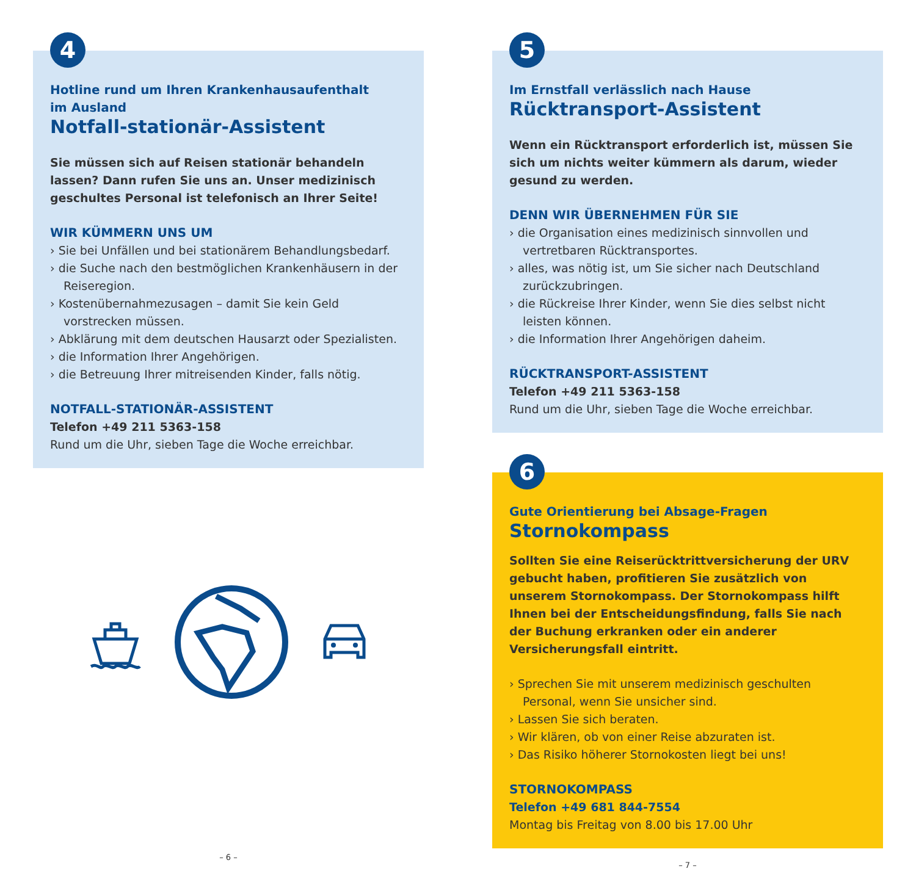4
Hotline rund um Ihren Krankenhausaufenthalt
im Ausland
Notfall-stationär-Assistent
Sie müssen sich auf Reisen stationär behandeln lassen? Dann rufen Sie uns an. Unser medizinisch geschultes Personal ist telefonisch an Ihrer Seite!
WIR KÜMMERN UNS UM
› Sie bei Unfällen und bei stationärem Behandlungsbedarf.
› die Suche nach den bestmöglichen Krankenhäusern in der Reiseregion.
› Kostenübernahmezusagen – damit Sie kein Geld vorstrecken müssen.
› Abklärung mit dem deutschen Hausarzt oder Spezialisten.
› die Information Ihrer Angehörigen.
› die Betreuung Ihrer mitreisenden Kinder, falls nötig.
NOTFALL-STATIONÄR-ASSISTENT
Telefon +49 211 5363-158
Rund um die Uhr, sieben Tage die Woche erreichbar.
– 6 –
5
Im Ernstfall verlässlich nach Hause
Rücktransport-Assistent
Wenn ein Rücktransport erforderlich ist, müssen Sie sich um nichts weiter kümmern als darum, wieder gesund zu werden.
DENN WIR ÜBERNEHMEN FÜR SIE
› die Organisation eines medizinisch sinnvollen und vertretbaren Rücktransportes.
› alles, was nötig ist, um Sie sicher nach Deutschland zurückzubringen.
› die Rückreise Ihrer Kinder, wenn Sie dies selbst nicht leisten können.
› die Information Ihrer Angehörigen daheim.
RÜCKTRANSPORT-ASSISTENT
Telefon +49 211 5363-158
Rund um die Uhr, sieben Tage die Woche erreichbar.
6
Gute Orientierung bei Absage-Fragen
Stornokompass
Sollten Sie eine Reiserücktrittversicherung der URV gebucht haben, profitieren Sie zusätzlich von unserem Stornokompass. Der Stornokompass hilft Ihnen bei der Entscheidungsfindung, falls Sie nach der Buchung erkranken oder ein anderer Versicherungsfall eintritt.
› Sprechen Sie mit unserem medizinisch geschulten Personal, wenn Sie unsicher sind.
› Lassen Sie sich beraten.
› Wir klären, ob von einer Reise abzuraten ist.
› Das Risiko höherer Stornokosten liegt bei uns!
STORNOKOMPASS
Telefon +49 681 844-7554
Montag bis Freitag von 8.00 bis 17.00 Uhr
– 7 –